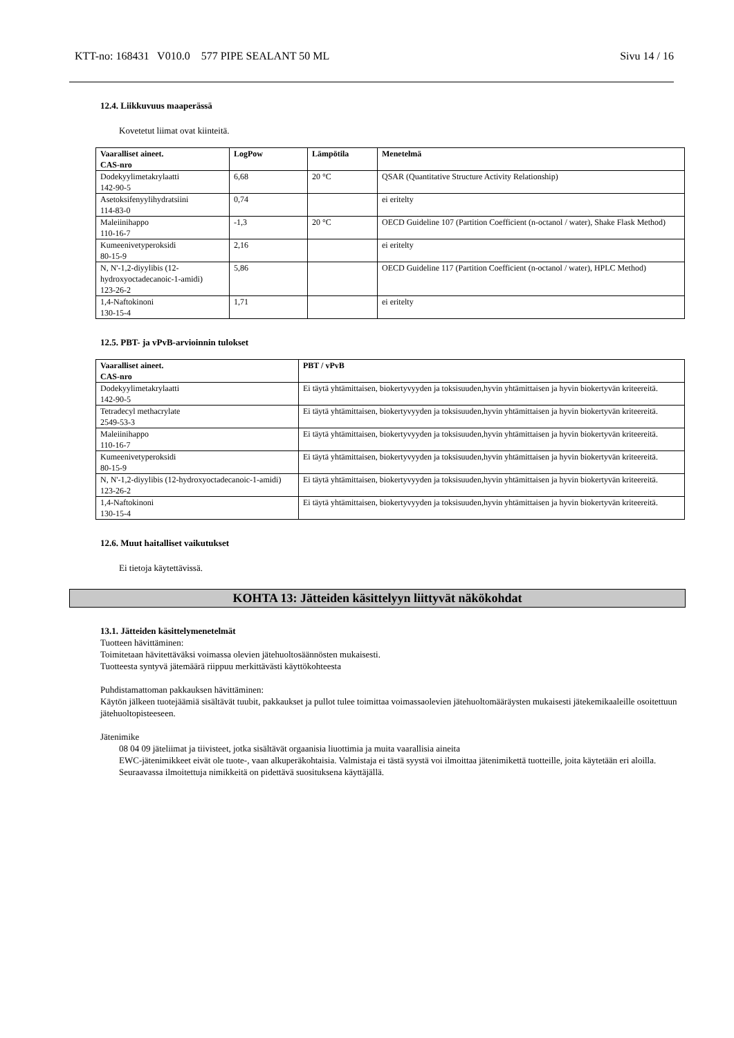KTT-no: 168431 V010.0 577 PIPE SEALANT 50 ML Sivu 14 / 16
12.4. Liikkuvuus maaperässä
Kovetetut liimat ovat kiinteitä.
| Vaaralliset aineet. CAS-nro | LogPow | Lämpötila | Menetelmä |
| --- | --- | --- | --- |
| Dodekyylimetakrylaatti 142-90-5 | 6,68 | 20 °C | QSAR (Quantitative Structure Activity Relationship) |
| Asetoksifenyylihydratsiini 114-83-0 | 0,74 | | ei eritelty |
| Maleiinihappo 110-16-7 | -1,3 | 20 °C | OECD Guideline 107 (Partition Coefficient (n-octanol / water), Shake Flask Method) |
| Kumeenivetyperoksidi 80-15-9 | 2,16 | | ei eritelty |
| N, N'-1,2-diyylibis (12-hydroxyoctadecanoic-1-amidi) 123-26-2 | 5,86 | | OECD Guideline 117 (Partition Coefficient (n-octanol / water), HPLC Method) |
| 1,4-Naftokinoni 130-15-4 | 1,71 | | ei eritelty |
12.5. PBT- ja vPvB-arvioinnin tulokset
| Vaaralliset aineet. CAS-nro | PBT / vPvB |
| --- | --- |
| Dodekyylimetakrylaatti 142-90-5 | Ei täytä yhtämittaisen, biokertyvyyden ja toksisuuden,hyvin yhtämittaisen ja hyvin biokertyvän kriteereitä. |
| Tetradecyl methacrylate 2549-53-3 | Ei täytä yhtämittaisen, biokertyvyyden ja toksisuuden,hyvin yhtämittaisen ja hyvin biokertyvän kriteereitä. |
| Maleiinihappo 110-16-7 | Ei täytä yhtämittaisen, biokertyvyyden ja toksisuuden,hyvin yhtämittaisen ja hyvin biokertyvän kriteereitä. |
| Kumeenivetyperoksidi 80-15-9 | Ei täytä yhtämittaisen, biokertyvyyden ja toksisuuden,hyvin yhtämittaisen ja hyvin biokertyvän kriteereitä. |
| N, N'-1,2-diyylibis (12-hydroxyoctadecanoic-1-amidi) 123-26-2 | Ei täytä yhtämittaisen, biokertyvyyden ja toksisuuden,hyvin yhtämittaisen ja hyvin biokertyvän kriteereitä. |
| 1,4-Naftokinoni 130-15-4 | Ei täytä yhtämittaisen, biokertyvyyden ja toksisuuden,hyvin yhtämittaisen ja hyvin biokertyvän kriteereitä. |
12.6. Muut haitalliset vaikutukset
Ei tietoja käytettävissä.
KOHTA 13: Jätteiden käsittelyyn liittyvät näkökohdat
13.1. Jätteiden käsittelymenetelmät
Tuotteen hävittäminen:
Toimitetaan hävitettäväksi voimassa olevien jätehuoltosäännösten mukaisesti.
Tuotteesta syntyvä jätemäärä riippuu merkittävästi käyttökohteesta
Puhdistamattoman pakkauksen hävittäminen:
Käytön jälkeen tuotejäämiä sisältävät tuubit, pakkaukset ja pullot tulee toimittaa voimassaolevien jätehuoltomääräysten mukaisesti jätekemikaaleille osoitettuun jätehuoltopisteeseen.
Jätenimike
08 04 09 jäteliimat ja tiivisteet, jotka sisältävät orgaanisia liuottimia ja muita vaarallisia aineita
EWC-jätenimikkeet eivät ole tuote-, vaan alkuperäkohtaisia. Valmistaja ei tästä syystä voi ilmoittaa jätenimikettä tuotteille, joita käytetään eri aloilla. Seuraavassa ilmoitettuja nimikkeitä on pidettävä suosituksena käyttäjällä.